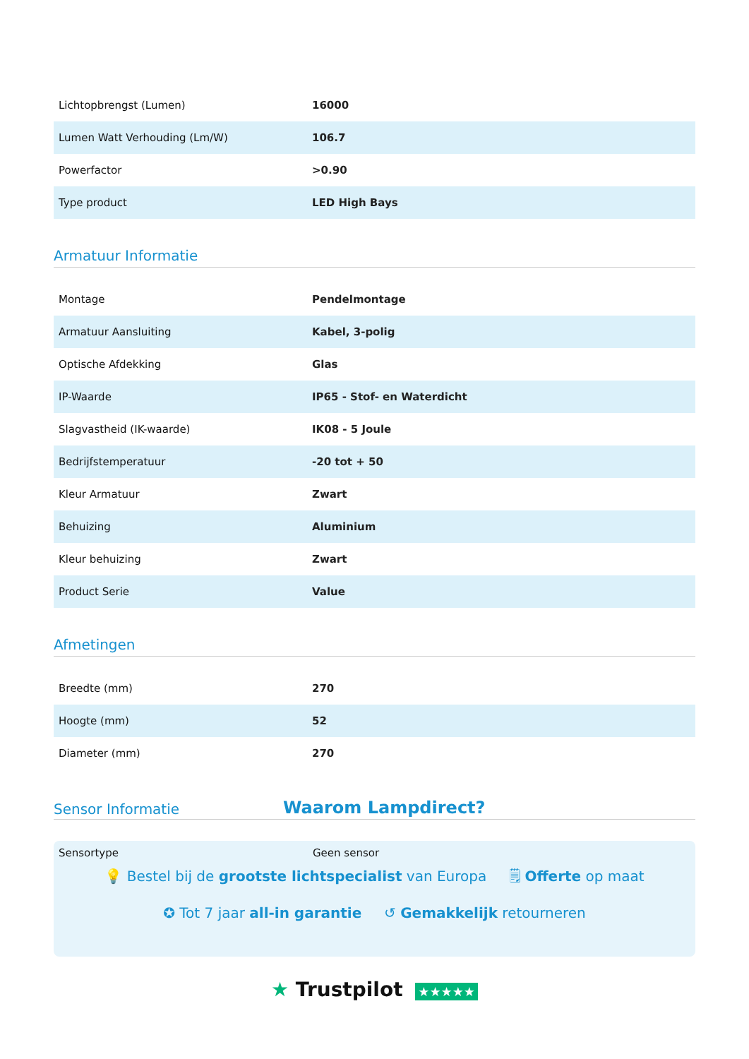| Lichtopbrengst (Lumen) | 16000 |
| Lumen Watt Verhouding (Lm/W) | 106.7 |
| Powerfactor | >0.90 |
| Type product | LED High Bays |
Armatuur Informatie
| Montage | Pendelmontage |
| Armatuur Aansluiting | Kabel, 3-polig |
| Optische Afdekking | Glas |
| IP-Waarde | IP65 - Stof- en Waterdicht |
| Slagvastheid (IK-waarde) | IK08 - 5 Joule |
| Bedrijfstemperatuur | -20 tot + 50 |
| Kleur Armatuur | Zwart |
| Behuizing | Aluminium |
| Kleur behuizing | Zwart |
| Product Serie | Value |
Afmetingen
| Breedte (mm) | 270 |
| Hoogte (mm) | 52 |
| Diameter (mm) | 270 |
Sensor Informatie Waarom Lampdirect?
Sensortype Geen sensor
💡 Bestel bij de grootste lichtspecialist van Europa 🗒 Offerte op maat
✪ Tot 7 jaar all-in garantie ↺ Gemakkelijk retourneren
★ Trustpilot ★★★★★